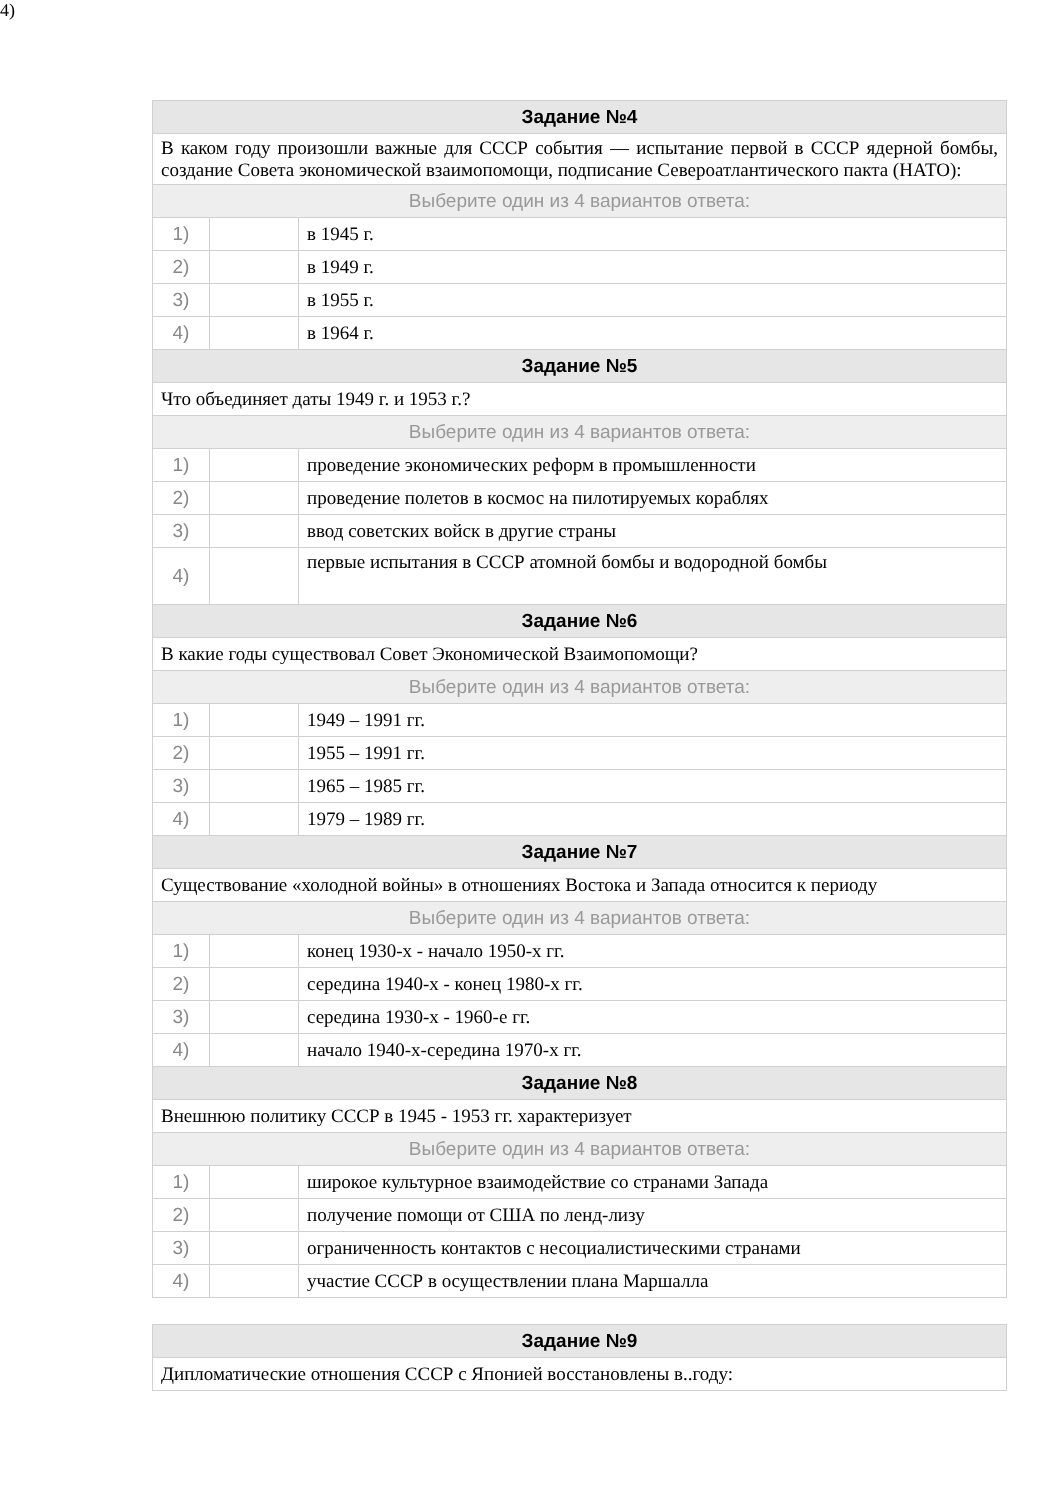4)
| Задание №4 | | |
| --- | --- | --- |
| В каком году произошли важные для СССР события — испытание первой в СССР ядерной бомбы, создание Совета экономической взаимопомощи, подписание Североатлантического пакта (НАТО): | | |
| Выберите один из 4 вариантов ответа: | | |
| 1) | | в 1945 г. |
| 2) | | в 1949 г. |
| 3) | | в 1955 г. |
| 4) | | в 1964 г. |
| Задание №5 | | |
| Что объединяет даты 1949 г. и 1953 г.? | | |
| Выберите один из 4 вариантов ответа: | | |
| 1) | | проведение экономических реформ в промышленности |
| 2) | | проведение полетов в космос на пилотируемых кораблях |
| 3) | | ввод советских войск в другие страны |
| 4) | | первые испытания в СССР атомной бомбы и водородной бомбы |
| Задание №6 | | |
| В какие годы существовал Совет Экономической Взаимопомощи? | | |
| Выберите один из 4 вариантов ответа: | | |
| 1) | | 1949 – 1991 гг. |
| 2) | | 1955 – 1991 гг. |
| 3) | | 1965 – 1985 гг. |
| 4) | | 1979 – 1989 гг. |
| Задание №7 | | |
| Существование «холодной войны» в отношениях Востока и Запада относится к периоду | | |
| Выберите один из 4 вариантов ответа: | | |
| 1) | | конец 1930-х - начало 1950-х гг. |
| 2) | | середина 1940-х - конец 1980-х гг. |
| 3) | | середина 1930-х - 1960-е гг. |
| 4) | | начало 1940-х-середина 1970-х гг. |
| Задание №8 | | |
| Внешнюю политику СССР в 1945 - 1953 гг. характеризует | | |
| Выберите один из 4 вариантов ответа: | | |
| 1) | | широкое культурное взаимодействие со странами Запада |
| 2) | | получение помощи от США по ленд-лизу |
| 3) | | ограниченность контактов с несоциалистическими странами |
| 4) | | участие СССР в осуществлении плана Маршалла |
| Задание №9 |
| --- |
| Дипломатические отношения СССР с Японией восстановлены в..году: |